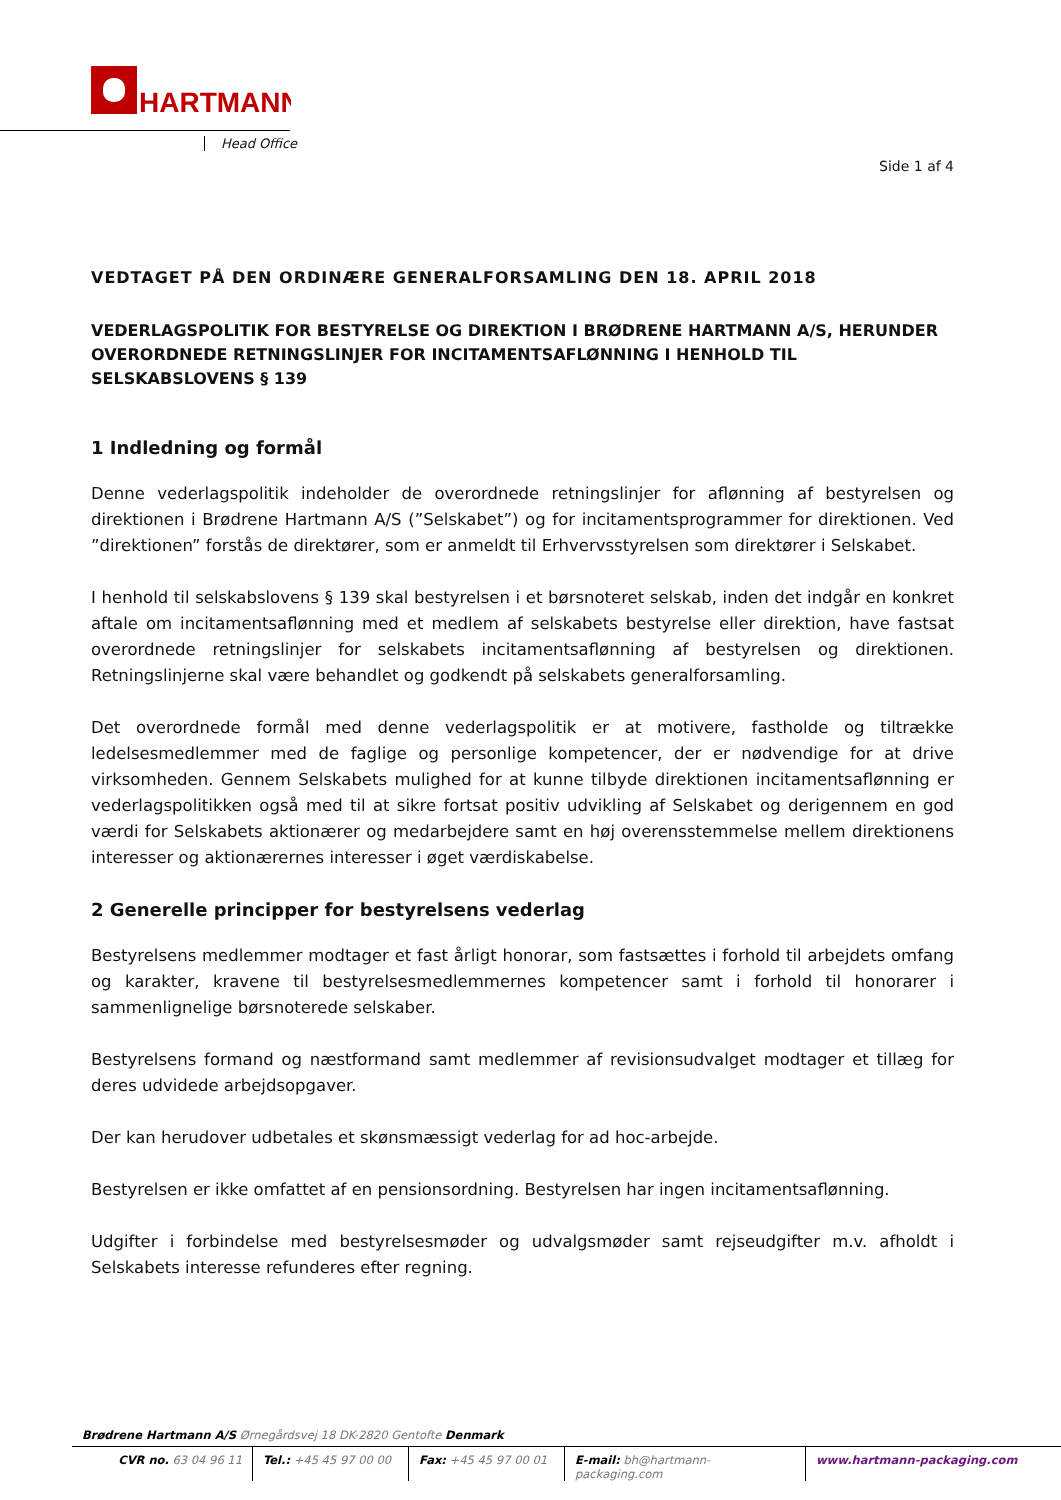HARTMANN
Head Office
Side 1 af 4
VEDTAGET PÅ DEN ORDINÆRE GENERALFORSAMLING DEN 18. APRIL 2018
VEDERLAGSPOLITIK FOR BESTYRELSE OG DIREKTION I BRØDRENE HARTMANN A/S, HERUNDER OVERORDNEDE RETNINGSLINJER FOR INCITAMENTSAFLØNNING I HENHOLD TIL SELSKABSLOVENS § 139
1 Indledning og formål
Denne vederlagspolitik indeholder de overordnede retningslinjer for aflønning af bestyrelsen og direktionen i Brødrene Hartmann A/S (”Selskabet”) og for incitamentsprogrammer for direktionen. Ved ”direktionen” forstås de direktører, som er anmeldt til Erhvervsstyrelsen som direktører i Selskabet.
I henhold til selskabslovens § 139 skal bestyrelsen i et børsnoteret selskab, inden det indgår en konkret aftale om incitamentsaflønning med et medlem af selskabets bestyrelse eller direktion, have fastsat overordnede retningslinjer for selskabets incitamentsaflønning af bestyrelsen og direktionen. Retningslinjerne skal være behandlet og godkendt på selskabets generalforsamling.
Det overordnede formål med denne vederlagspolitik er at motivere, fastholde og tiltrække ledelsesmedlemmer med de faglige og personlige kompetencer, der er nødvendige for at drive virksomheden. Gennem Selskabets mulighed for at kunne tilbyde direktionen incitamentsaflønning er vederlagspolitikken også med til at sikre fortsat positiv udvikling af Selskabet og derigennem en god værdi for Selskabets aktionærer og medarbejdere samt en høj overensstemmelse mellem direktionens interesser og aktionærernes interesser i øget værdiskabelse.
2 Generelle principper for bestyrelsens vederlag
Bestyrelsens medlemmer modtager et fast årligt honorar, som fastsættes i forhold til arbejdets omfang og karakter, kravene til bestyrelsesmedlemmernes kompetencer samt i forhold til honorarer i sammenlignelige børsnoterede selskaber.
Bestyrelsens formand og næstformand samt medlemmer af revisionsudvalget modtager et tillæg for deres udvidede arbejdsopgaver.
Der kan herudover udbetales et skønsmæssigt vederlag for ad hoc-arbejde.
Bestyrelsen er ikke omfattet af en pensionsordning. Bestyrelsen har ingen incitamentsaflønning.
Udgifter i forbindelse med bestyrelsesmøder og udvalgsmøder samt rejseudgifter m.v. afholdt i Selskabets interesse refunderes efter regning.
Brødrene Hartmann A/S Ørnegårdsvej 18 DK-2820 Gentofte Denmark
CVR no. 63 04 96 11 Tel.: +45 45 97 00 00
Fax: +45 45 97 00 01
E-mail: bh@hartmann-packaging.com
www.hartmann-packaging.com